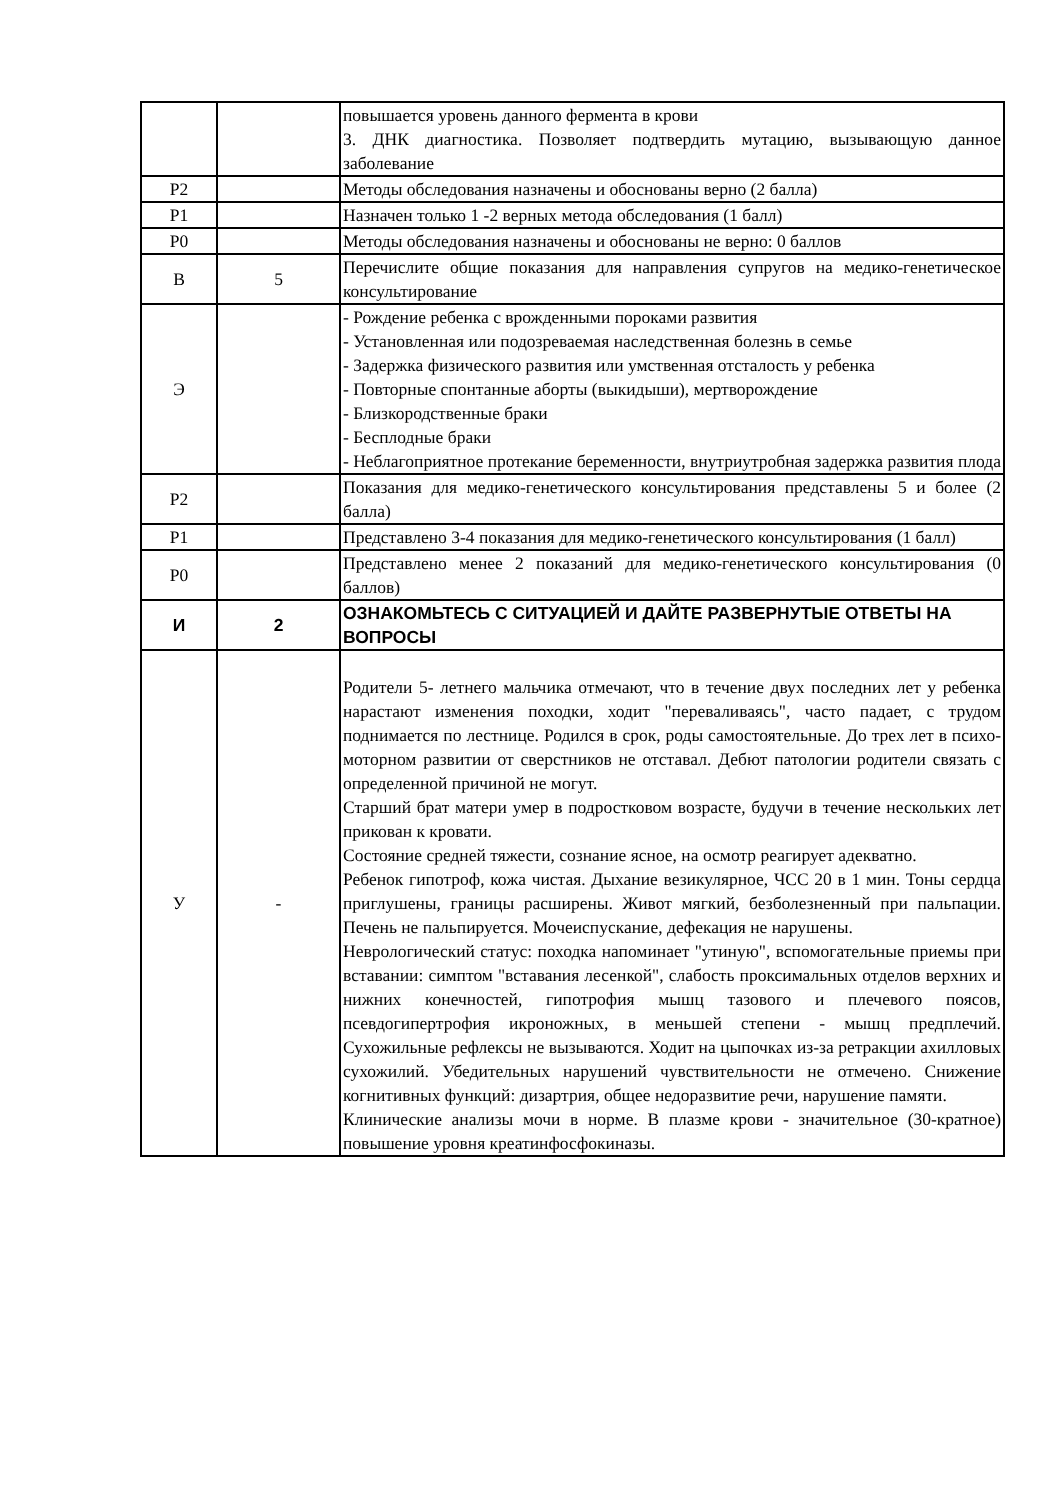| | | повышается уровень данного фермента в крови 3. ДНК диагностика. Позволяет подтвердить мутацию, вызывающую данное заболевание |
| Р2 | | Методы обследования назначены и обоснованы верно (2 балла) |
| Р1 | | Назначен только 1 -2 верных метода обследования (1 балл) |
| Р0 | | Методы обследования назначены и обоснованы не верно: 0 баллов |
| В | 5 | Перечислите общие показания для направления супругов на медико-генетическое консультирование |
| Э | | - Рождение ребенка с врожденными пороками развития - Установленная или подозреваемая наследственная болезнь в семье - Задержка физического развития или умственная отсталость у ребенка - Повторные спонтанные аборты (выкидыши), мертворождение - Близкородственные браки - Бесплодные браки - Неблагоприятное протекание беременности, внутриутробная задержка развития плода |
| Р2 | | Показания для медико-генетического консультирования представлены 5 и более (2 балла) |
| Р1 | | Представлено 3-4 показания для медико-генетического консультирования (1 балл) |
| Р0 | | Представлено менее 2 показаний для медико-генетического консультирования (0 баллов) |
| И | 2 | ОЗНАКОМЬТЕСЬ С СИТУАЦИЕЙ И ДАЙТЕ РАЗВЕРНУТЫЕ ОТВЕТЫ НА ВОПРОСЫ |
| У | - | Родители 5- летнего мальчика отмечают, что в течение двух последних лет у ребенка нарастают изменения походки, ходит "переваливаясь", часто падает, с трудом поднимается по лестнице. Родился в срок, роды самостоятельные. До трех лет в психо-моторном развитии от сверстников не отставал. Дебют патологии родители связать с определенной причиной не могут. Старший брат матери умер в подростковом возрасте, будучи в течение нескольких лет прикован к кровати. Состояние средней тяжести, сознание ясное, на осмотр реагирует адекватно. Ребенок гипотроф, кожа чистая. Дыхание везикулярное, ЧСС 20 в 1 мин. Тоны сердца приглушены, границы расширены. Живот мягкий, безболезненный при пальпации. Печень не пальпируется. Мочеиспускание, дефекация не нарушены. Неврологический статус: походка напоминает "утиную", вспомогательные приемы при вставании: симптом "вставания лесенкой", слабость проксимальных отделов верхних и нижних конечностей, гипотрофия мышц тазового и плечевого поясов, псевдогипертрофия икроножных, в меньшей степени - мышц предплечий. Сухожильные рефлексы не вызываются. Ходит на цыпочках из-за ретракции ахилловых сухожилий. Убедительных нарушений чувствительности не отмечено. Снижение когнитивных функций: дизартрия, общее недоразвитие речи, нарушение памяти. Клинические анализы мочи в норме. В плазме крови - значительное (30-кратное) повышение уровня креатинфосфокиназы. |